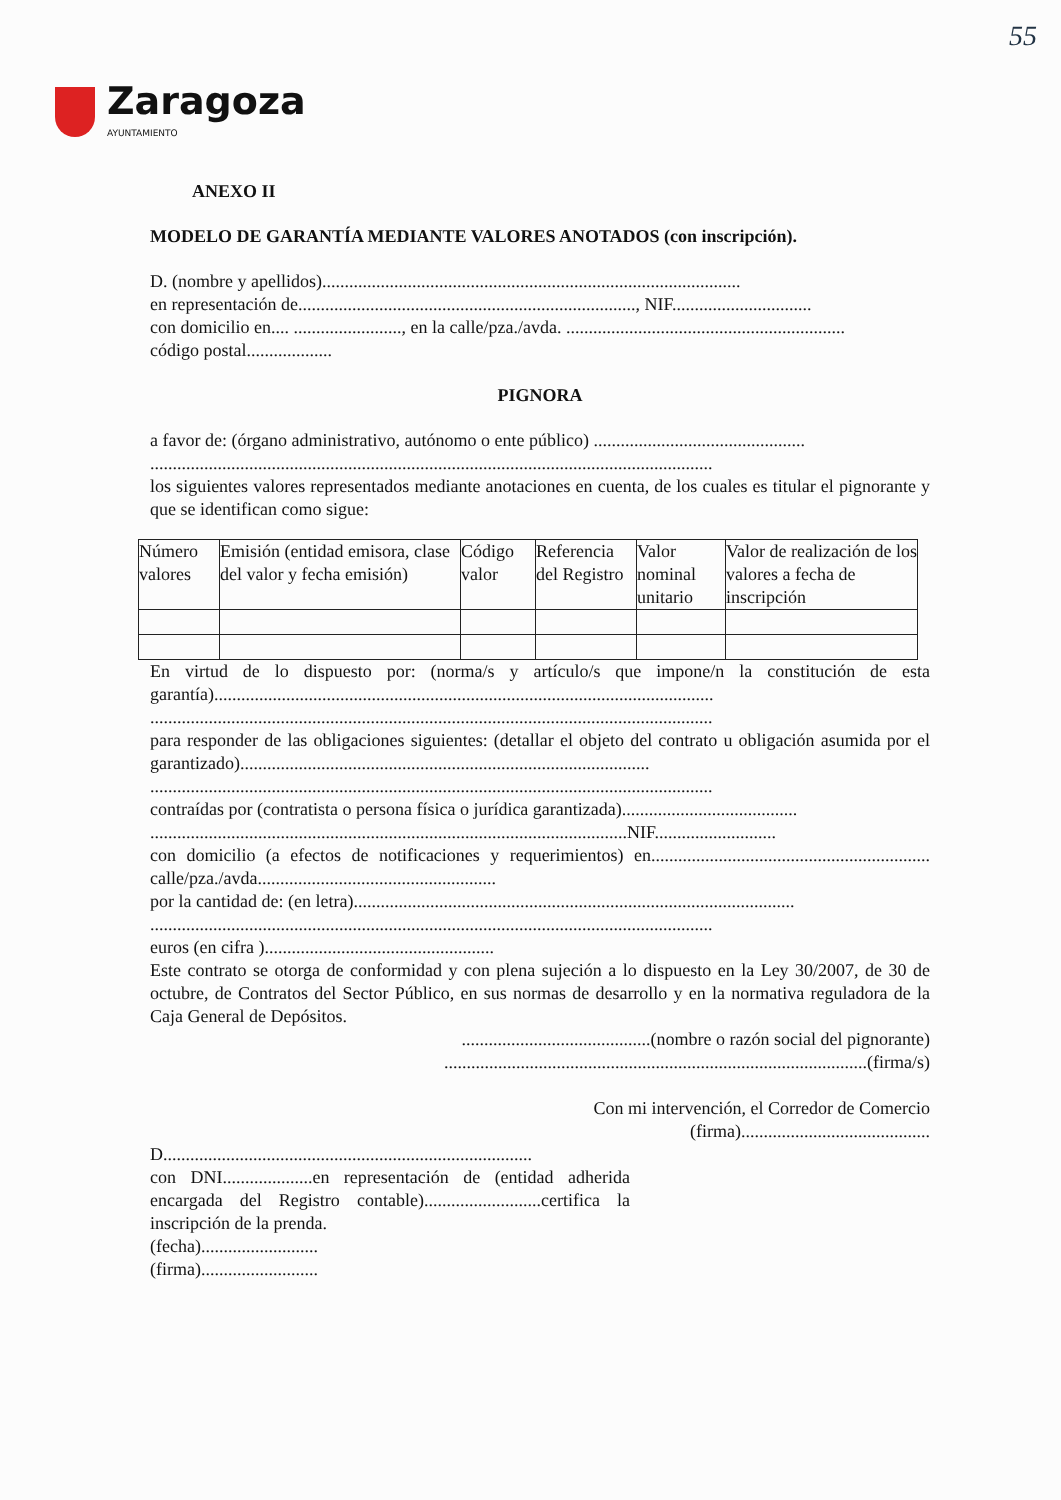55
Zaragoza
AYUNTAMIENTO
ANEXO II
MODELO DE GARANTÍA MEDIANTE VALORES ANOTADOS (con inscripción).
D. (nombre y apellidos).............................................................................................
en representación de..........................................................................., NIF...............................
con domicilio en.... ........................, en la calle/pza./avda. ..............................................................
código postal...................
PIGNORA
a favor de: (órgano administrativo, autónomo o ente público) ...............................................
.............................................................................................................................
los siguientes valores representados mediante anotaciones en cuenta, de los cuales es titular el pignorante y que se identifican como sigue:
| Número valores | Emisión (entidad emisora, clase del valor y fecha emisión) | Código valor | Referencia del Registro | Valor nominal unitario | Valor de realización de los valores a fecha de inscripción |
En virtud de lo dispuesto por: (norma/s y artículo/s que impone/n la constitución de esta garantía)...............................................................................................................
.............................................................................................................................
para responder de las obligaciones siguientes: (detallar el objeto del contrato u obligación asumida por el garantizado)...........................................................................................
.............................................................................................................................
contraídas por (contratista o persona física o jurídica garantizada).......................................
..........................................................................................................NIF...........................
con domicilio (a efectos de notificaciones y requerimientos) en.............................................................. calle/pza./avda.....................................................
por la cantidad de: (en letra)..................................................................................................
.............................................................................................................................
euros (en cifra )...................................................
Este contrato se otorga de conformidad y con plena sujeción a lo dispuesto en la Ley 30/2007, de 30 de octubre, de Contratos del Sector Público, en sus normas de desarrollo y en la normativa reguladora de la Caja General de Depósitos.
..........................................(nombre o razón social del pignorante)
..............................................................................................(firma/s)
Con mi intervención, el Corredor de Comercio
(firma)..........................................
D..................................................................................
con DNI....................en representación de (entidad adherida encargada del Registro contable)..........................certifica la inscripción de la prenda.
(fecha)..........................
(firma)..........................